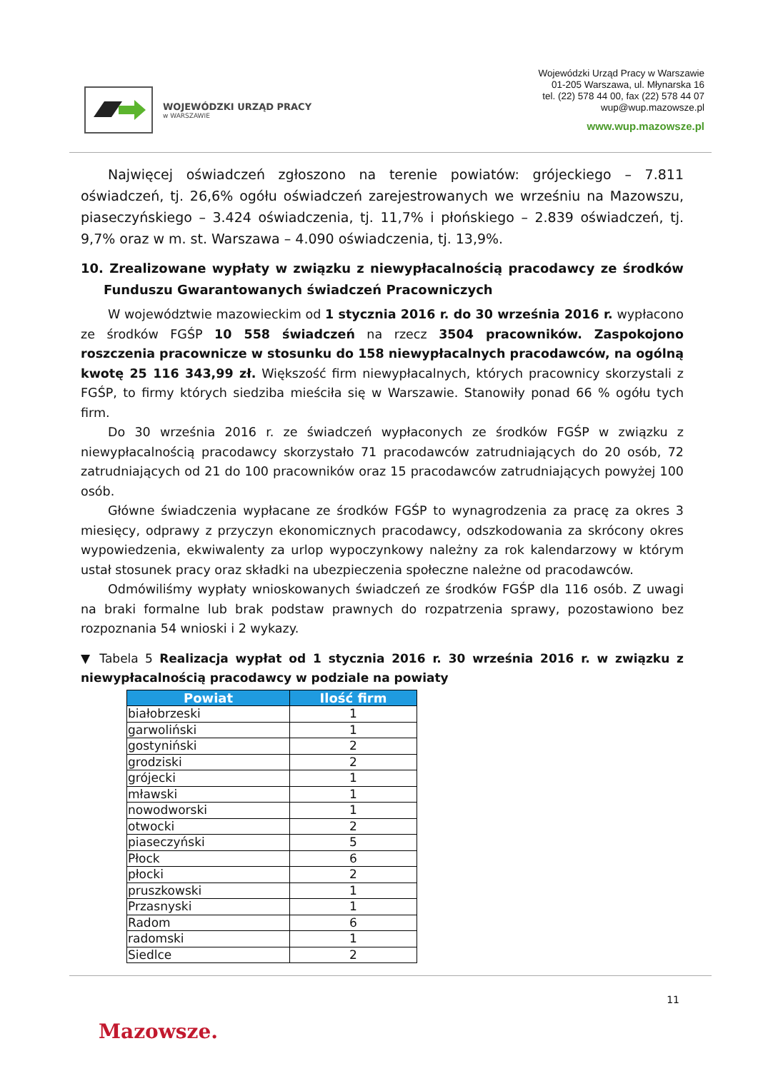WOJEWÓDZKI URZĄD PRACY
w WARSZAWIE
Wojewódzki Urząd Pracy w Warszawie
01-205 Warszawa, ul. Młynarska 16
tel. (22) 578 44 00, fax (22) 578 44 07
wup@wup.mazowsze.pl
www.wup.mazowsze.pl
Najwięcej oświadczeń zgłoszono na terenie powiatów: grójeckiego – 7.811 oświadczeń, tj. 26,6% ogółu oświadczeń zarejestrowanych we wrześniu na Mazowszu, piaseczyńskiego – 3.424 oświadczenia, tj. 11,7% i płońskiego – 2.839 oświadczeń, tj. 9,7% oraz w m. st. Warszawa – 4.090 oświadczenia, tj. 13,9%.
10. Zrealizowane wypłaty w związku z niewypłacalnością pracodawcy ze środków Funduszu Gwarantowanych świadczeń Pracowniczych
W województwie mazowieckim od 1 stycznia 2016 r. do 30 września 2016 r. wypłacono ze środków FGŚP 10 558 świadczeń na rzecz 3504 pracowników. Zaspokojono roszczenia pracownicze w stosunku do 158 niewypłacalnych pracodawców, na ogólną kwotę 25 116 343,99 zł. Większość firm niewypłacalnych, których pracownicy skorzystali z FGŚP, to firmy których siedziba mieściła się w Warszawie. Stanowiły ponad 66 % ogółu tych firm.
Do 30 września 2016 r. ze świadczeń wypłaconych ze środków FGŚP w związku z niewypłacalnością pracodawcy skorzystało 71 pracodawców zatrudniających do 20 osób, 72 zatrudniających od 21 do 100 pracowników oraz 15 pracodawców zatrudniających powyżej 100 osób.
Główne świadczenia wypłacane ze środków FGŚP to wynagrodzenia za pracę za okres 3 miesięcy, odprawy z przyczyn ekonomicznych pracodawcy, odszkodowania za skrócony okres wypowiedzenia, ekwiwalenty za urlop wypoczynkowy należny za rok kalendarzowy w którym ustał stosunek pracy oraz składki na ubezpieczenia społeczne należne od pracodawców.
Odmówiliśmy wypłaty wnioskowanych świadczeń ze środków FGŚP dla 116 osób. Z uwagi na braki formalne lub brak podstaw prawnych do rozpatrzenia sprawy, pozostawiono bez rozpoznania 54 wnioski i 2 wykazy.
▼ Tabela 5 Realizacja wypłat od 1 stycznia 2016 r. 30 września 2016 r. w związku z niewypłacalnością pracodawcy w podziale na powiaty
| Powiat | Ilość firm |
| --- | --- |
| białobrzeski | 1 |
| garwoliński | 1 |
| gostyniński | 2 |
| grodziski | 2 |
| grójecki | 1 |
| mławski | 1 |
| nowodworski | 1 |
| otwocki | 2 |
| piaseczyński | 5 |
| Płock | 6 |
| płocki | 2 |
| pruszkowski | 1 |
| Przasnyski | 1 |
| Radom | 6 |
| radomski | 1 |
| Siedlce | 2 |
11
Mazowsze.